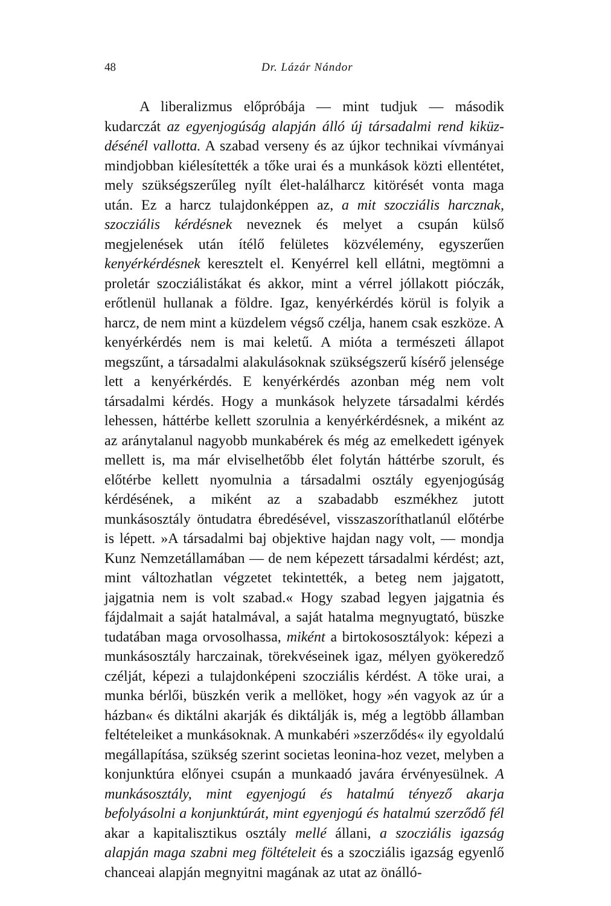48 Dr. Lázár Nándor
A liberalizmus előpróbája — mint tudjuk — második kudarczát az egyenjogúság alapján álló új társadalmi rend kiküz­désénél vallotta. A szabad verseny és az újkor technikai vívmányai mindjobban kiélesítették a tőke urai és a munkások közti ellentétet, mely szükségszerűleg nyílt élet-halálharcz kitörését vonta maga után. Ez a harcz tulajdonképpen az, a mit szocziális harcznak, szocziális kérdésnek neveznek és melyet a csupán külső megjelenések után ítélő felületes közvélemény, egyszerűen kenyérkérdésnek keresztelt el. Kenyérrel kell ellátni, megtömni a proletár szocziálistákat és akkor, mint a vérrel jóllakott pióczák, erőtlenül hullanak a földre. Igaz, kenyérkérdés körül is folyik a harcz, de nem mint a küzdelem végső czélja, hanem csak eszköze. A kenyérkérdés nem is mai keletű. A mióta a termé­szeti állapot megszűnt, a társadalmi alakulásoknak szükségszerű kísérő jelensége lett a kenyérkérdés. E kenyérkérdés azonban még nem volt társadalmi kérdés. Hogy a munkások helyzete társadalmi kérdés lehessen, háttérbe kellett szorulnia a kenyér­kérdésnek, a miként az az aránytalanul nagyobb munkabérek és még az emelkedett igények mellett is, ma már elviselhetőbb élet folytán háttérbe szorult, és előtérbe kellett nyomulnia a társadalmi osztály egyenjogúság kérdésének, a miként az a sza­badabb eszmékhez jutott munkásosztály öntudatra ébredésével, visszaszoríthatlanúl előtérbe is lépett. »A társadalmi baj objek­tive hajdan nagy volt, — mondja Kunz Nemzetállamában — de nem képezett társadalmi kérdést; azt, mint változhatlan végzetet tekintették, a beteg nem jajgatott, jajgatnia nem is volt szabad.« Hogy szabad legyen jajgatnia és fájdalmait a saját hatalmával, a saját hatalma megnyugtató, büszke tudatában maga orvosolhassa, miként a birtokososztályok: képezi a munkás­osztály harczainak, törekvéseinek igaz, mélyen gyökeredző czélját, képezi a tulajdonképeni szocziális kérdést. A töke urai, a munka bérlői, büszkén verik a mellöket, hogy »én vagyok az úr a házban« és diktálni akarják és diktálják is, még a legtöbb államban feltételeiket a munkásoknak. A munkabéri »szerződés« ily egyoldalú megállapítása, szükség szerint societas leonina-hoz vezet, melyben a konjunktúra előnyei csupán a munkaadó javára érvényesülnek. A munkásosztály, mint egyenjogú és hatalmú tényező akarja befolyásolni a konjunktúrát, mint egyenjogú és hatalmú szerződő fél akar a kapitalisztikus osztály mellé állani, a szocziális igazság alapján maga szabni meg föltételeit és a szocziális igazság egyenlő chanceai alapján megnyitni magának az utat az önálló-